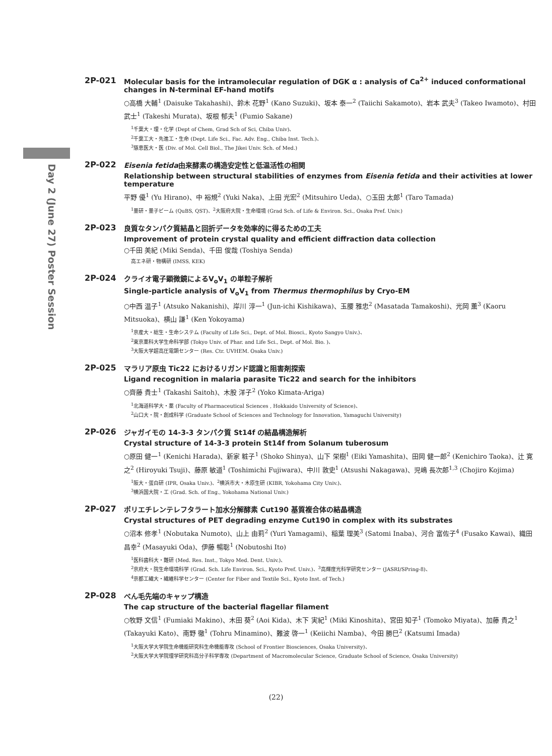Day 2 (June 27) Poster Session
2P-021 Molecular basis for the intramolecular regulation of DGK α : analysis of Ca<sup>2+</sup> induced conformational changes in N-terminal EF-hand motifs
○高橋 大輔<sup>1</sup> (Daisuke Takahashi)、鈴木 花野<sup>1</sup> (Kano Suzuki)、坂本 泰一<sup>2</sup> (Taiichi Sakamoto)、岩本 武夫<sup>3</sup> (Takeo Iwamoto)、村田 武士<sup>1</sup> (Takeshi Murata)、坂根 郁夫<sup>1</sup> (Fumio Sakane)
<sup>1</sup> 千葉大・理・化学 (Dept of Chem, Grad Sch of Sci, Chiba Univ)、
<sup>2</sup> 千葉工大・先進工・生命 (Dept. Life Sci., Fac. Adv. Eng., Chiba Inst. Tech.)、
<sup>3</sup> 慈恵医大・医 (Div. of Mol. Cell Biol., The Jikei Univ. Sch. of Med.)
2P-022 Eisenia fetida由来酵素の構造安定性と低温活性の相関
Relationship between structural stabilities of enzymes from Eisenia fetida and their activities at lower temperature
平野 優<sup>1</sup> (Yu Hirano)、中 裕規<sup>2</sup> (Yuki Naka)、上田 光宏<sup>2</sup> (Mitsuhiro Ueda)、○玉田 太郎<sup>1</sup> (Taro Tamada)
<sup>1</sup> 量研・量子ビーム (QuBS, QST)、<sup>2</sup>大阪府大院・生命環境 (Grad Sch. of Life & Environ. Sci., Osaka Pref. Univ.)
2P-023 良質なタンパク質結晶と回折データを効率的に得るための工夫
Improvement of protein crystal quality and efficient diffraction data collection
○千田 美紀 (Miki Senda)、千田 俊哉 (Toshiya Senda)
高エネ研・物構研 (IMSS, KEK)
2P-024 クライオ電子顕微鏡によるV<sub>o</sub>V<sub>1</sub> の単粒子解析
Single-particle analysis of V<sub>o</sub>V<sub>1</sub> from Thermus thermophilus by Cryo-EM
○中西 温子<sup>1</sup> (Atsuko Nakanishi)、岸川 淳一<sup>1</sup> (Jun-ichi Kishikawa)、玉腰 雅忠<sup>2</sup> (Masatada Tamakoshi)、光岡 薫<sup>3</sup> (Kaoru Mitsuoka)、横山 謙<sup>1</sup> (Ken Yokoyama)
<sup>1</sup> 京産大・総生・生命システム (Faculty of Life Sci., Dept. of Mol. Biosci., Kyoto Sangyo Univ.)、
<sup>2</sup> 東京薬科大学生命科学部 (Tokyo Univ. of Phar. and Life Sci., Dept. of Mol. Bio. )、
<sup>3</sup> 大阪大学超高圧電顕センター (Res. Ctr. UVHEM. Osaka Univ.)
2P-025 マラリア原虫 Tic22 におけるリガンド認識と阻害剤探索
Ligand recognition in malaria parasite Tic22 and search for the inhibitors
○齊藤 貴士<sup>1</sup> (Takashi Saitoh)、木股 洋子<sup>2</sup> (Yoko Kimata-Ariga)
<sup>1</sup> 北海道科学大・薬 (Faculty of Pharmaceutical Sciences , Hokkaido University of Science)、
<sup>2</sup> 山口大・院・創成科学 (Graduate School of Sciences and Technology for Innovation, Yamaguchi University)
2P-026 ジャガイモの 14-3-3 タンパク質 St14f の結晶構造解析
Crystal structure of 14-3-3 protein St14f from Solanum tuberosum
○原田 健一<sup>1</sup> (Kenichi Harada)、新家 粧子<sup>1</sup> (Shoko Shinya)、山下 栄樹<sup>1</sup> (Eiki Yamashita)、田岡 健一郎<sup>2</sup> (Kenichiro Taoka)、辻 寛之<sup>2</sup> (Hiroyuki Tsuji)、藤原 敏道<sup>1</sup> (Toshimichi Fujiwara)、中川 敦史<sup>1</sup> (Atsushi Nakagawa)、児嶋 長次郎<sup>1,3</sup> (Chojiro Kojima)
<sup>1</sup> 阪大・蛋白研 (IPR, Osaka Univ.)、<sup>2</sup>横浜市大・木原生研 (KIBR, Yokohama City Univ.)、
<sup>3</sup> 横浜国大院・工 (Grad. Sch. of Eng., Yokohama National Univ.)
2P-027 ポリエチレンテレフタラート加水分解酵素 Cut190 基質複合体の結晶構造
Crystal structures of PET degrading enzyme Cut190 in complex with its substrates
○沼本 修孝<sup>1</sup> (Nobutaka Numoto)、山上 由莉<sup>2</sup> (Yuri Yamagami)、稲葉 理美<sup>3</sup> (Satomi Inaba)、河合 富佐子<sup>4</sup> (Fusako Kawai)、織田 昌幸<sup>2</sup> (Masayuki Oda)、伊藤 暢聡<sup>1</sup> (Nobutoshi Ito)
<sup>1</sup> 医科歯科大・難研 (Med. Res. Inst., Tokyo Med. Dent. Univ.)、
<sup>2</sup> 京府大・院生命環境科学 (Grad. Sch. Life Environ. Sci., Kyoto Pref. Univ.)、<sup>3</sup>高輝度光科学研究センター (JASRI/SPring-8)、
<sup>4</sup> 京都工繊大・繊維科学センター (Center for Fiber and Textile Sci., Kyoto Inst. of Tech.)
2P-028 べん毛先端のキャップ構造
The cap structure of the bacterial flagellar filament
○牧野 文信<sup>1</sup> (Fumiaki Makino)、木田 葵<sup>2</sup> (Aoi Kida)、木下 実紀<sup>1</sup> (Miki Kinoshita)、宮田 知子<sup>1</sup> (Tomoko Miyata)、加藤 貴之<sup>1</sup> (Takayuki Kato)、南野 徹<sup>1</sup> (Tohru Minamino)、難波 啓一<sup>1</sup> (Keiichi Namba)、今田 勝巳<sup>2</sup> (Katsumi Imada)
<sup>1</sup> 大阪大学大学院生命機能研究科生命機能専攻 (School of Frontier Biosciences, Osaka University)、
<sup>2</sup> 大阪大学大学院理学研究科高分子科学専攻 (Department of Macromolecular Science, Graduate School of Science, Osaka University)
(22)